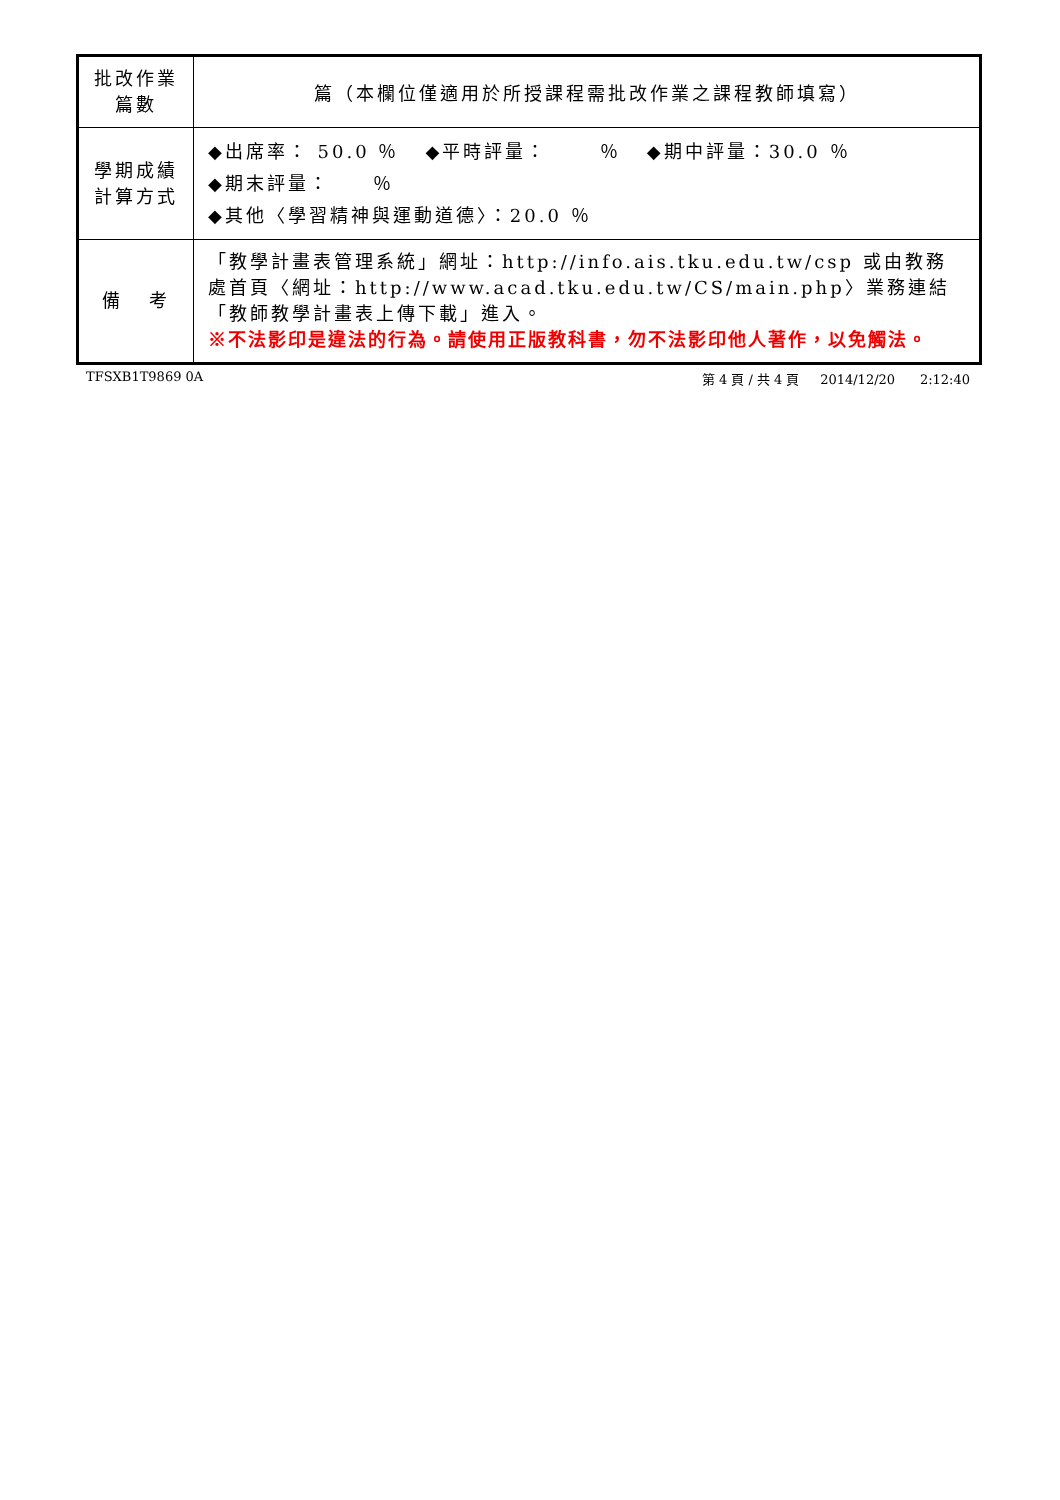| 批改作業 篇數 | 篇（本欄位僅適用於所授課程需批改作業之課程教師填寫） |
| 學期成績 計算方式 | ◆出席率： 50.0 ％ ◆平時評量： ％ ◆期中評量：30.0 ％ ◆期末評量： ％ ◆其他〈學習精神與運動道德〉：20.0 ％ |
| 備 考 | 「教學計畫表管理系統」網址： http://info.ais.tku.edu.tw/csp 或由教務處首頁〈網址： http://www.acad.tku.edu.tw/CS/main.php 〉業務連結「教師教學計畫表上傳下載」進入。 ※不法影印是違法的行為。請使用正版教科書，勿不法影印他人著作，以免觸法。 |
TFSXB1T9869 0A 第 4 頁 / 共 4 頁 2014/12/20 2:12:40